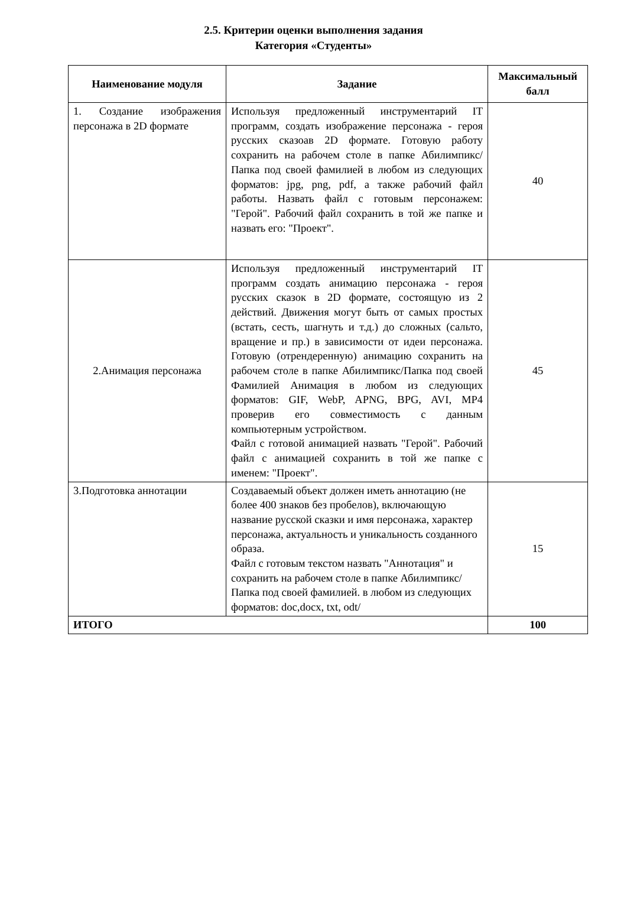2.5. Критерии оценки выполнения задания
Категория «Студенты»
| Наименование модуля | Задание | Максимальный балл |
| --- | --- | --- |
| 1. Создание изображения персонажа в 2D формате | Используя предложенный инструментарий IT программ, создать изображение персонажа - героя русских сказоав 2D формате. Готовую работу сохранить на рабочем столе в папке Абилимпикс/Папка под своей фамилией в любом из следующих форматов: jpg, png, pdf, а также рабочий файл работы. Назвать файл с готовым персонажем: "Герой". Рабочий файл сохранить в той же папке и назвать его: "Проект". | 40 |
| 2.Анимация персонажа | Используя предложенный инструментарий IT программ создать анимацию персонажа - героя русских сказок в 2D формате, состоящую из 2 действий. Движения могут быть от самых простых (встать, сесть, шагнуть и т.д.) до сложных (сальто, вращение и пр.) в зависимости от идеи персонажа. Готовую (отрендеренную) анимацию сохранить на рабочем столе в папке Абилимпикс/Папка под своей Фамилией Анимация в любом из следующих форматов: GIF, WebP, APNG, BPG, AVI, MP4 проверив его совместимость с данным компьютерным устройством. Файл с готовой анимацией назвать "Герой". Рабочий файл с анимацией сохранить в той же папке с именем: "Проект". | 45 |
| 3.Подготовка аннотации | Создаваемый объект должен иметь аннотацию (не более 400 знаков без пробелов), включающую название русской сказки и имя персонажа, характер персонажа, актуальность и уникальность созданного образа. Файл с готовым текстом назвать "Аннотация" и сохранить на рабочем столе в папке Абилимпикс/Папка под своей фамилией. в любом из следующих форматов: doc,docx, txt, odt/ | 15 |
| ИТОГО | | 100 |